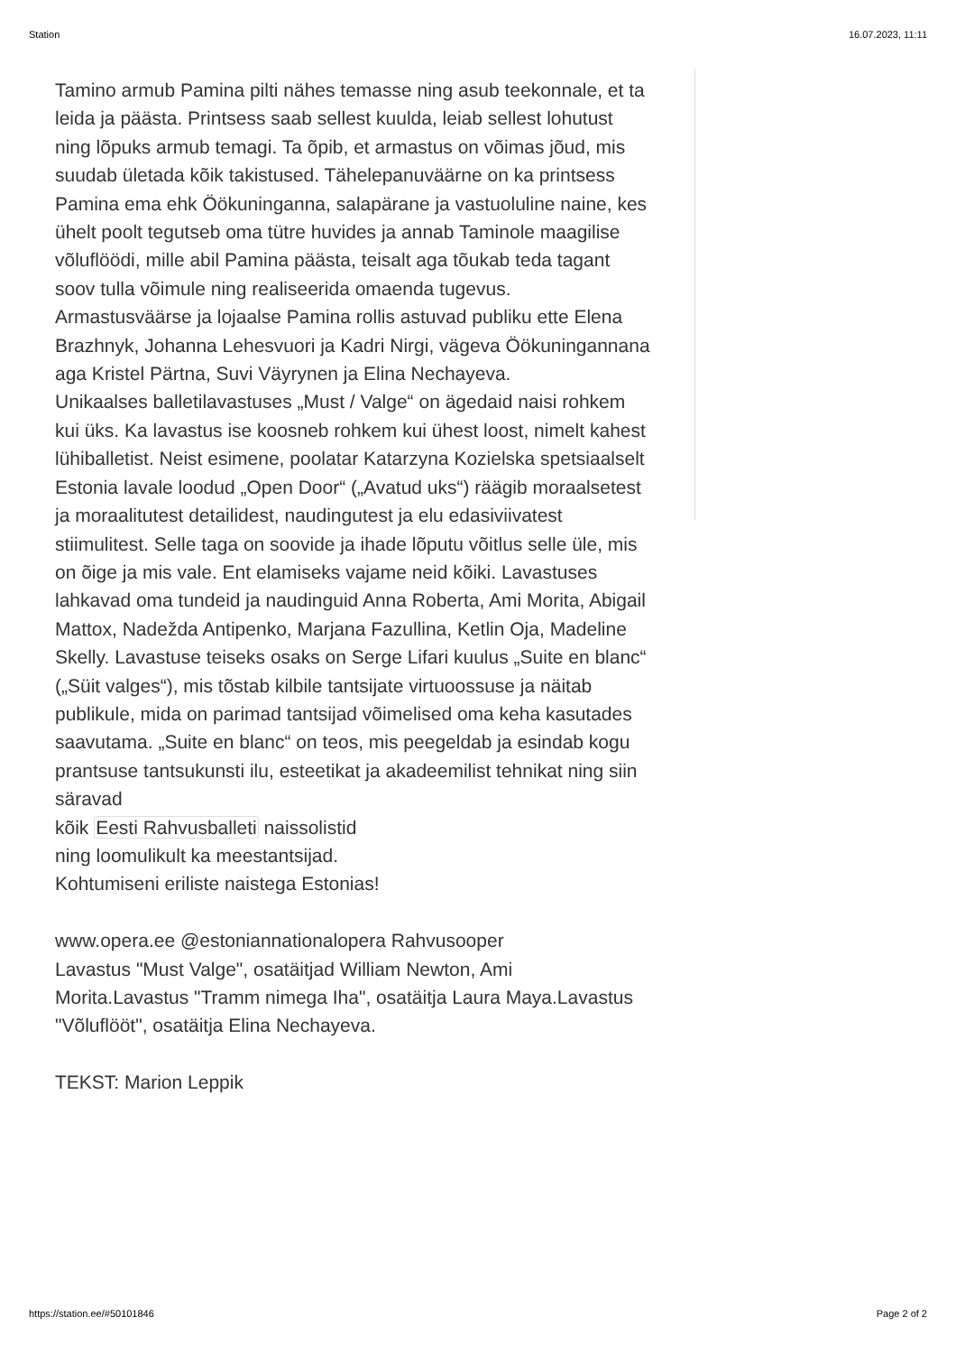Station 16.07.2023, 11:11
Tamino armub Pamina pilti nähes temasse ning asub teekonnale, et ta leida ja päästa. Printsess saab sellest kuulda, leiab sellest lohutust ning lõpuks armub temagi. Ta õpib, et armastus on võimas jõud, mis suudab ületada kõik takistused. Tähelepanuväärne on ka printsess Pamina ema ehk Öökuninganna, salapärane ja vastuoluline naine, kes ühelt poolt tegutseb oma tütre huvides ja annab Taminole maagilise võluflöödi, mille abil Pamina päästa, teisalt aga tõukab teda tagant soov tulla võimule ning realiseerida omaenda tugevus. Armastusväärse ja lojaalse Pamina rollis astuvad publiku ette Elena Brazhnyk, Johanna Lehesvuori ja Kadri Nirgi, vägeva Öökuningannana aga Kristel Pärtna, Suvi Väyrynen ja Elina Nechayeva.
Unikaalses balletilavastuses „Must / Valge“ on ägedaid naisi rohkem kui üks. Ka lavastus ise koosneb rohkem kui ühest loost, nimelt kahest lühiballetist. Neist esimene, poolatar Katarzyna Kozielska spetsiaalselt Estonia lavale loodud „Open Door“ („Avatud uks“) räägib moraalsetest ja moraalitutest detailidest, naudingutest ja elu edasiviivatest stiimulitest. Selle taga on soovide ja ihade lõputu võitlus selle üle, mis on õige ja mis vale. Ent elamiseks vajame neid kõiki. Lavastuses lahkavad oma tundeid ja naudinguid Anna Roberta, Ami Morita, Abigail Mattox, Nadežda Antipenko, Marjana Fazullina, Ketlin Oja, Madeline Skelly. Lavastuse teiseks osaks on Serge Lifari kuulus „Suite en blanc“ („Süit valges“), mis tõstab kilbile tantsijate virtuoossuse ja näitab publikule, mida on parimad tantsijad võimelised oma keha kasutades saavutama. „Suite en blanc“ on teos, mis peegeldab ja esindab kogu prantsuse tantsukunsti ilu, esteetikat ja akadeemilist tehnikat ning siin säravad
kõik Eesti Rahvusballeti naissolistid
ning loomulikult ka meestantsijad.
Kohtumiseni eriliste naistega Estonias!
www.opera.ee @estoniannationalopera Rahvusooper
Lavastus "Must Valge", osatäitjad William Newton, Ami Morita.Lavastus "Tramm nimega Iha", osatäitja Laura Maya.Lavastus "Võluflööt", osatäitja Elina Nechayeva.
TEKST: Marion Leppik
https://station.ee/#50101846 Page 2 of 2